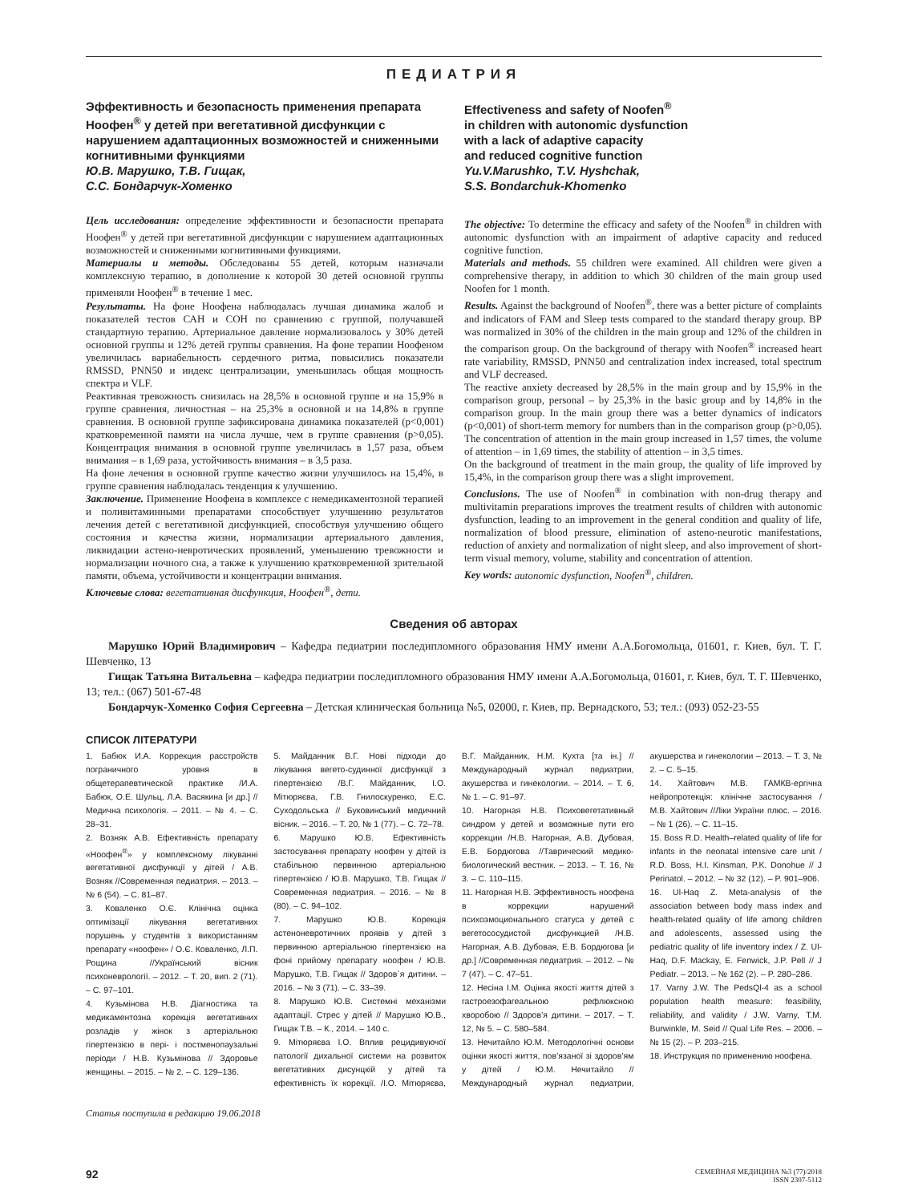ПЕДИАТРИЯ
Эффективность и безопасность применения препарата Ноофен<sup>®</sup> у детей при вегетативной дисфункции с нарушением адаптационных возможностей и сниженными когнитивными функциями
Ю.В. Марушко, Т.В. Гищак,
С.С. Бондарчук-Хоменко
Effectiveness and safety of Noofen<sup>®</sup>
in children with autonomic dysfunction
with a lack of adaptive capacity
and reduced cognitive function
Yu.V.Marushko, T.V. Hyshchak,
S.S. Bondarchuk-Khomenko
Цель исследования: определение эффективности и безопасности препарата Ноофен<sup>®</sup> у детей при вегетативной дисфункции с нарушением адаптационных возможностей и сниженными когнитивными функциями.
Материалы и методы. Обследованы 55 детей, которым назначали комплексную терапию, в дополнение к которой 30 детей основной группы применяли Ноофен<sup>®</sup> в течение 1 мес.
Результаты. На фоне Ноофена наблюдалась лучшая динамика жалоб и показателей тестов САН и СОН по сравнению с группой, получавшей стандартную терапию. Артериальное давление нормализовалось у 30% детей основной группы и 12% детей группы сравнения. На фоне терапии Ноофеном увеличилась вариабельность сердечного ритма, повысились показатели RMSSD, PNN50 и индекс централизации, уменьшилась общая мощность спектра и VLF.
Реактивная тревожность снизилась на 28,5% в основной группе и на 15,9% в группе сравнения, личностная – на 25,3% в основной и на 14,8% в группе сравнения. В основной группе зафиксирована динамика показателей (p<0,001) кратковременной памяти на числа лучше, чем в группе сравнения (p>0,05). Концентрация внимания в основной группе увеличилась в 1,57 раза, объем внимания – в 1,69 раза, устойчивость внимания – в 3,5 раза.
На фоне лечения в основной группе качество жизни улучшилось на 15,4%, в группе сравнения наблюдалась тенденция к улучшению.
Заключение. Применение Ноофена в комплексе с немедикаментозной терапией и поливитаминными препаратами способствует улучшению результатов лечения детей с вегетативной дисфункцией, способствуя улучшению общего состояния и качества жизни, нормализации артериального давления, ликвидации астено-невротических проявлений, уменьшению тревожности и нормализации ночного сна, а также к улучшению кратковременной зрительной памяти, объема, устойчивости и концентрации внимания.
Ключевые слова: вегетативная дисфункция, Ноофен<sup>®</sup>, дети.
The objective: To determine the efficacy and safety of the Noofen<sup>®</sup> in children with autonomic dysfunction with an impairment of adaptive capacity and reduced cognitive function.
Materials and methods. 55 children were examined. All children were given a comprehensive therapy, in addition to which 30 children of the main group used Noofen for 1 month.
Results. Against the background of Noofen<sup>®</sup>, there was a better picture of complaints and indicators of FAM and Sleep tests compared to the standard therapy group. BP was normalized in 30% of the children in the main group and 12% of the children in the comparison group. On the background of therapy with Noofen<sup>®</sup> increased heart rate variability, RMSSD, PNN50 and centralization index increased, total spectrum and VLF decreased.
The reactive anxiety decreased by 28,5% in the main group and by 15,9% in the comparison group, personal – by 25,3% in the basic group and by 14,8% in the comparison group. In the main group there was a better dynamics of indicators (p<0,001) of short-term memory for numbers than in the comparison group (p>0,05). The concentration of attention in the main group increased in 1,57 times, the volume of attention – in 1,69 times, the stability of attention – in 3,5 times.
On the background of treatment in the main group, the quality of life improved by 15,4%, in the comparison group there was a slight improvement.
Conclusions. The use of Noofen<sup>®</sup> in combination with non-drug therapy and multivitamin preparations improves the treatment results of children with autonomic dysfunction, leading to an improvement in the general condition and quality of life, normalization of blood pressure, elimination of asteno-neurotic manifestations, reduction of anxiety and normalization of night sleep, and also improvement of short-term visual memory, volume, stability and concentration of attention.
Key words: autonomic dysfunction, Noofen<sup>®</sup>, children.
Сведения об авторах
Марушко Юрий Владимирович – Кафедра педиатрии последипломного образования НМУ имени А.А.Богомольца, 01601, г. Киев, бул. Т. Г. Шевченко, 13
Гищак Татьяна Витальевна – кафедра педиатрии последипломного образования НМУ имени А.А.Богомольца, 01601, г. Киев, бул. Т. Г. Шевченко, 13; тел.: (067) 501-67-48
Бондарчук-Хоменко София Сергеевна – Детская клиническая больница №5, 02000, г. Киев, пр. Вернадского, 53; тел.: (093) 052-23-55
СПИСОК ЛІТЕРАТУРИ
1. Бабюк И.А. Коррекция расстройств пограничного уровня в общетерапевтической практике /И.А. Бабюк, О.Е. Шульц, Л.А. Васякина [и др.] //Медична психологія. – 2011. – № 4. – С. 28–31.
2. Возняк А.В. Ефективність препарату «Ноофен<sup>®</sup>» у комплексному лікуванні вегетативної дисфункції у дітей / А.В. Возняк //Современная педиатрия. – 2013. – № 6 (54). – С. 81–87.
3. Коваленко О.Є. Клінічна оцінка оптимізації лікування вегетативних порушень у студентів з використанням препарату «ноофен» / О.Є. Коваленко, Л.П. Рощина //Український вісник психоневрології. – 2012. – Т. 20, вип. 2 (71). – С. 97–101.
4. Кузьмінова Н.В. Діагностика та медикаментозна корекція вегетативних розладів у жінок з артеріальною гіпертензією в пері- і постменопаузальні періоди / Н.В. Кузьмінова // Здоровье женщины. – 2015. – № 2. – С. 129–136.
5. Майданник В.Г. Нові підходи до лікування вегето-судинної дисфункції з гіпертензією /В.Г. Майданник, І.О. Мітюряєва, Г.В. Гнилоскуренко, Е.С. Суходольська // Буковинський медичний вісник. – 2016. – Т. 20, № 1 (77). – С. 72–78.
6. Марушко Ю.В. Ефективність застосування препарату ноофен у дітей із стабільною первинною артеріальною гіпертензією / Ю.В. Марушко, Т.В. Гищак // Современная педиатрия. – 2016. – № 8 (80). – С. 94–102.
7. Марушко Ю.В. Корекція астеноневротичних проявів у дітей з первинною артеріальною гіпертензією на фоні прийому препарату ноофен / Ю.В. Марушко, Т.В. Гищак // Здоров`я дитини. – 2016. – № 3 (71). – С. 33–39.
8. Марушко Ю.В. Системні механізми адаптації. Стрес у дітей // Марушко Ю.В., Гищак Т.В. – К., 2014. – 140 с.
9. Мітюряєва І.О. Вплив рецидивуючої патології дихальної системи на розвиток вегетативних дисунцкій у дітей та ефективність їх корекції. /І.О. Мітюряєва, В.Г. Майданник, Н.М. Кухта [та ін.] // Международный журнал педиатрии, акушерства и гинекологии. – 2014. – Т. 6, № 1. – С. 91–97.
10. Нагорная Н.В. Психовегетативный синдром у детей и возможные пути его коррекции /Н.В. Нагорная, А.В. Дубовая, Е.В. Бордюгова //Таврический медико-биологический вестник. – 2013. – Т. 16, № 3. – С. 110–115.
11. Нагорная Н.В. Эффективность ноофена в коррекции нарушений психоэмоционального статуса у детей с вегетососудистой дисфункцией /Н.В. Нагорная, А.В. Дубовая, Е.В. Бордюгова [и др.] //Современная педиатрия. – 2012. – № 7 (47). – С. 47–51.
12. Несіна І.М. Оцінка якості життя дітей з гастроезофагеальною рефлюксною хворобою // Здоров’я дитини. – 2017. – Т. 12, № 5. – С. 580–584.
13. Нечитайло Ю.М. Методологічні основи оцінки якості життя, пов’язаної зі здоров’ям у дітей / Ю.М. Нечитайло // Международный журнал педиатрии, акушерства и гинекологии – 2013. – Т. 3, № 2. – С. 5–15.
14. Хайтович М.В. ГАМКВ-ергічна нейропротекція: клінічне застосування / М.В. Хайтович //Ліки України плюс. – 2016. – № 1 (26). – С. 11–15.
15. Boss R.D. Health–related quality of life for infants in the neonatal intensive care unit / R.D. Boss, H.I. Kinsman, P.K. Donohue // J Perinatol. – 2012. – № 32 (12). – P. 901–906.
16. Ul-Haq Z. Meta-analysis of the association between body mass index and health-related quality of life among children and adolescents, assessed using the pediatric quality of life inventory index / Z. Ul-Haq, D.F. Mackay, E. Fenwick, J.P. Pell // J Pediatr. – 2013. – № 162 (2). – P. 280–286.
17. Varny J.W. The PedsQl-4 as a school population health measure: feasibility, reliability, and validity / J.W. Varny, T.M. Burwinkle, M. Seid // Qual Life Res. – 2006. – № 15 (2). – P. 203–215.
18. Инструкция по применению ноофена.
Статья поступила в редакцию 19.06.2018
92 СЕМЕЙНАЯ МЕДИЦИНА №3 (77)/2018
ISSN 2307-5112